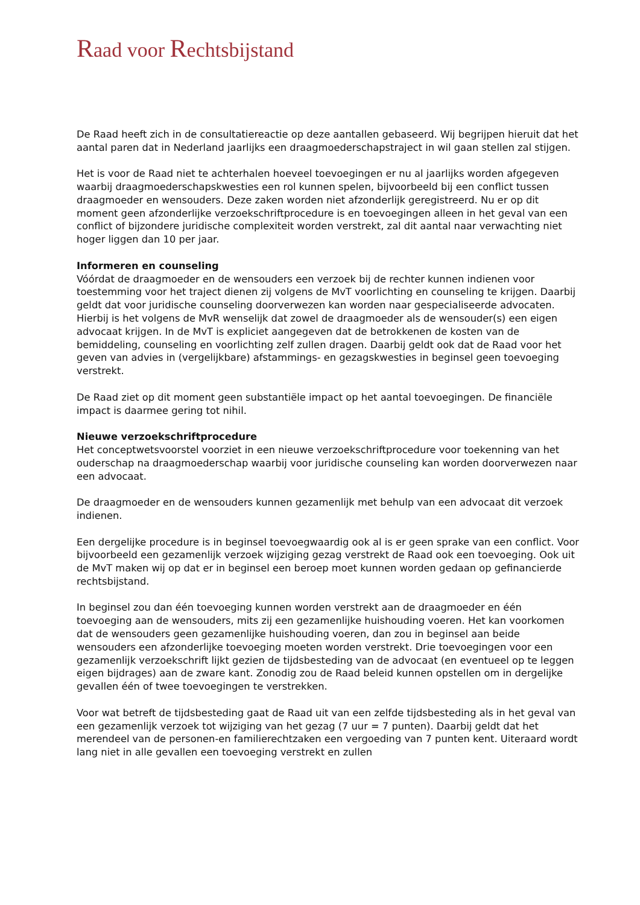Raad voor Rechtsbijstand
De Raad heeft zich in de consultatiereactie op deze aantallen gebaseerd. Wij begrijpen hieruit dat het aantal paren dat in Nederland jaarlijks een draagmoederschapstraject in wil gaan stellen zal stijgen.
Het is voor de Raad niet te achterhalen hoeveel toevoegingen er nu al jaarlijks worden afgegeven waarbij draagmoederschapskwesties een rol kunnen spelen, bijvoorbeeld bij een conflict tussen draagmoeder en wensouders. Deze zaken worden niet afzonderlijk geregistreerd. Nu er op dit moment geen afzonderlijke verzoekschriftprocedure is en toevoegingen alleen in het geval van een conflict of bijzondere juridische complexiteit worden verstrekt, zal dit aantal naar verwachting niet hoger liggen dan 10 per jaar.
Informeren en counseling
Vóórdat de draagmoeder en de wensouders een verzoek bij de rechter kunnen indienen voor toestemming voor het traject dienen zij volgens de MvT voorlichting en counseling te krijgen. Daarbij geldt dat voor juridische counseling doorverwezen kan worden naar gespecialiseerde advocaten. Hierbij is het volgens de MvR wenselijk dat zowel de draagmoeder als de wensouder(s) een eigen advocaat krijgen. In de MvT is expliciet aangegeven dat de betrokkenen de kosten van de bemiddeling, counseling en voorlichting zelf zullen dragen. Daarbij geldt ook dat de Raad voor het geven van advies in (vergelijkbare) afstammings- en gezagskwesties in beginsel geen toevoeging verstrekt.
De Raad ziet op dit moment geen substantiële impact op het aantal toevoegingen. De financiële impact is daarmee gering tot nihil.
Nieuwe verzoekschriftprocedure
Het conceptwetsvoorstel voorziet in een nieuwe verzoekschriftprocedure voor toekenning van het ouderschap na draagmoederschap waarbij voor juridische counseling kan worden doorverwezen naar een advocaat.
De draagmoeder en de wensouders kunnen gezamenlijk met behulp van een advocaat dit verzoek indienen.
Een dergelijke procedure is in beginsel toevoegwaardig ook al is er geen sprake van een conflict. Voor bijvoorbeeld een gezamenlijk verzoek wijziging gezag verstrekt de Raad ook een toevoeging. Ook uit de MvT maken wij op dat er in beginsel een beroep moet kunnen worden gedaan op gefinancierde rechtsbijstand.
In beginsel zou dan één toevoeging kunnen worden verstrekt aan de draagmoeder en één toevoeging aan de wensouders, mits zij een gezamenlijke huishouding voeren. Het kan voorkomen dat de wensouders geen gezamenlijke huishouding voeren, dan zou in beginsel aan beide wensouders een afzonderlijke toevoeging moeten worden verstrekt. Drie toevoegingen voor een gezamenlijk verzoekschrift lijkt gezien de tijdsbesteding van de advocaat (en eventueel op te leggen eigen bijdrages) aan de zware kant. Zonodig zou de Raad beleid kunnen opstellen om in dergelijke gevallen één of twee toevoegingen te verstrekken.
Voor wat betreft de tijdsbesteding gaat de Raad uit van een zelfde tijdsbesteding als in het geval van een gezamenlijk verzoek tot wijziging van het gezag (7 uur = 7 punten). Daarbij geldt dat het merendeel van de personen-en familierechtzaken een vergoeding van 7 punten kent. Uiteraard wordt lang niet in alle gevallen een toevoeging verstrekt en zullen